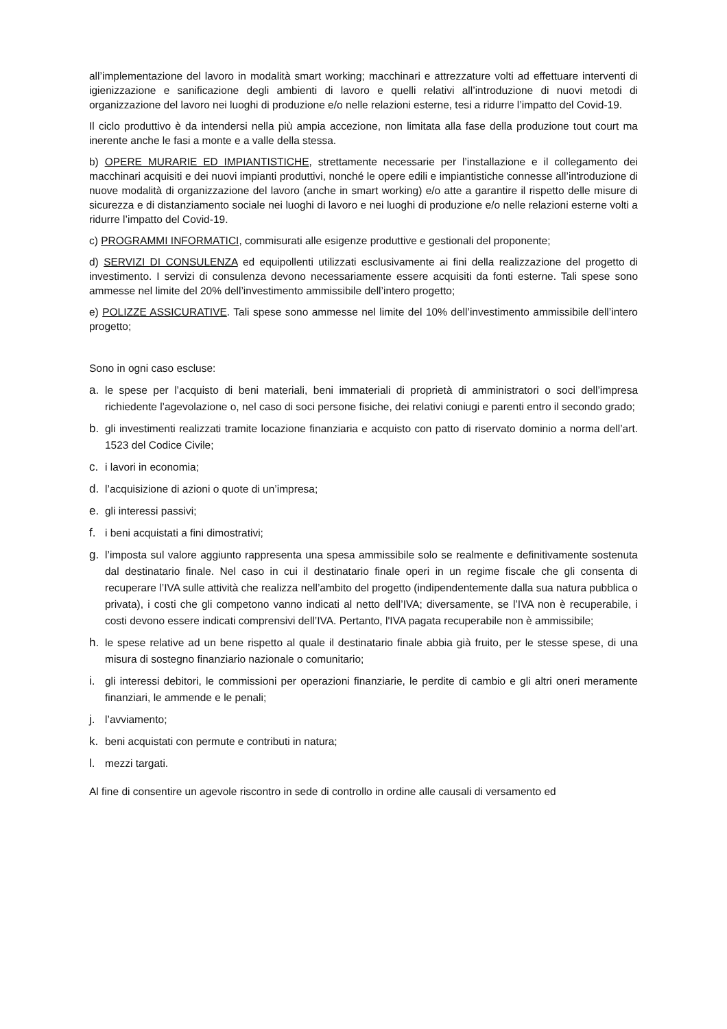all’implementazione del lavoro in modalità smart working; macchinari e attrezzature volti ad effettuare interventi di igienizzazione e sanificazione degli ambienti di lavoro e quelli relativi all’introduzione di nuovi metodi di organizzazione del lavoro nei luoghi di produzione e/o nelle relazioni esterne, tesi a ridurre l’impatto del Covid-19.
Il ciclo produttivo è da intendersi nella più ampia accezione, non limitata alla fase della produzione tout court ma inerente anche le fasi a monte e a valle della stessa.
b) OPERE MURARIE ED IMPIANTISTICHE, strettamente necessarie per l’installazione e il collegamento dei macchinari acquisiti e dei nuovi impianti produttivi, nonché le opere edili e impiantistiche connesse all’introduzione di nuove modalità di organizzazione del lavoro (anche in smart working) e/o atte a garantire il rispetto delle misure di sicurezza e di distanziamento sociale nei luoghi di lavoro e nei luoghi di produzione e/o nelle relazioni esterne volti a ridurre l’impatto del Covid-19.
c) PROGRAMMI INFORMATICI, commisurati alle esigenze produttive e gestionali del proponente;
d) SERVIZI DI CONSULENZA ed equipollenti utilizzati esclusivamente ai fini della realizzazione del progetto di investimento. I servizi di consulenza devono necessariamente essere acquisiti da fonti esterne. Tali spese sono ammesse nel limite del 20% dell’investimento ammissibile dell’intero progetto;
e) POLIZZE ASSICURATIVE. Tali spese sono ammesse nel limite del 10% dell’investimento ammissibile dell’intero progetto;
Sono in ogni caso escluse:
a. le spese per l’acquisto di beni materiali, beni immateriali di proprietà di amministratori o soci dell’impresa richiedente l’agevolazione o, nel caso di soci persone fisiche, dei relativi coniugi e parenti entro il secondo grado;
b. gli investimenti realizzati tramite locazione finanziaria e acquisto con patto di riservato dominio a norma dell’art. 1523 del Codice Civile;
c. i lavori in economia;
d. l’acquisizione di azioni o quote di un’impresa;
e. gli interessi passivi;
f. i beni acquistati a fini dimostrativi;
g. l’imposta sul valore aggiunto rappresenta una spesa ammissibile solo se realmente e definitivamente sostenuta dal destinatario finale. Nel caso in cui il destinatario finale operi in un regime fiscale che gli consenta di recuperare l’IVA sulle attività che realizza nell’ambito del progetto (indipendentemente dalla sua natura pubblica o privata), i costi che gli competono vanno indicati al netto dell’IVA; diversamente, se l’IVA non è recuperabile, i costi devono essere indicati comprensivi dell’IVA. Pertanto, l'IVA pagata recuperabile non è ammissibile;
h. le spese relative ad un bene rispetto al quale il destinatario finale abbia già fruito, per le stesse spese, di una misura di sostegno finanziario nazionale o comunitario;
i. gli interessi debitori, le commissioni per operazioni finanziarie, le perdite di cambio e gli altri oneri meramente finanziari, le ammende e le penali;
j. l’avviamento;
k. beni acquistati con permute e contributi in natura;
l. mezzi targati.
Al fine di consentire un agevole riscontro in sede di controllo in ordine alle causali di versamento ed